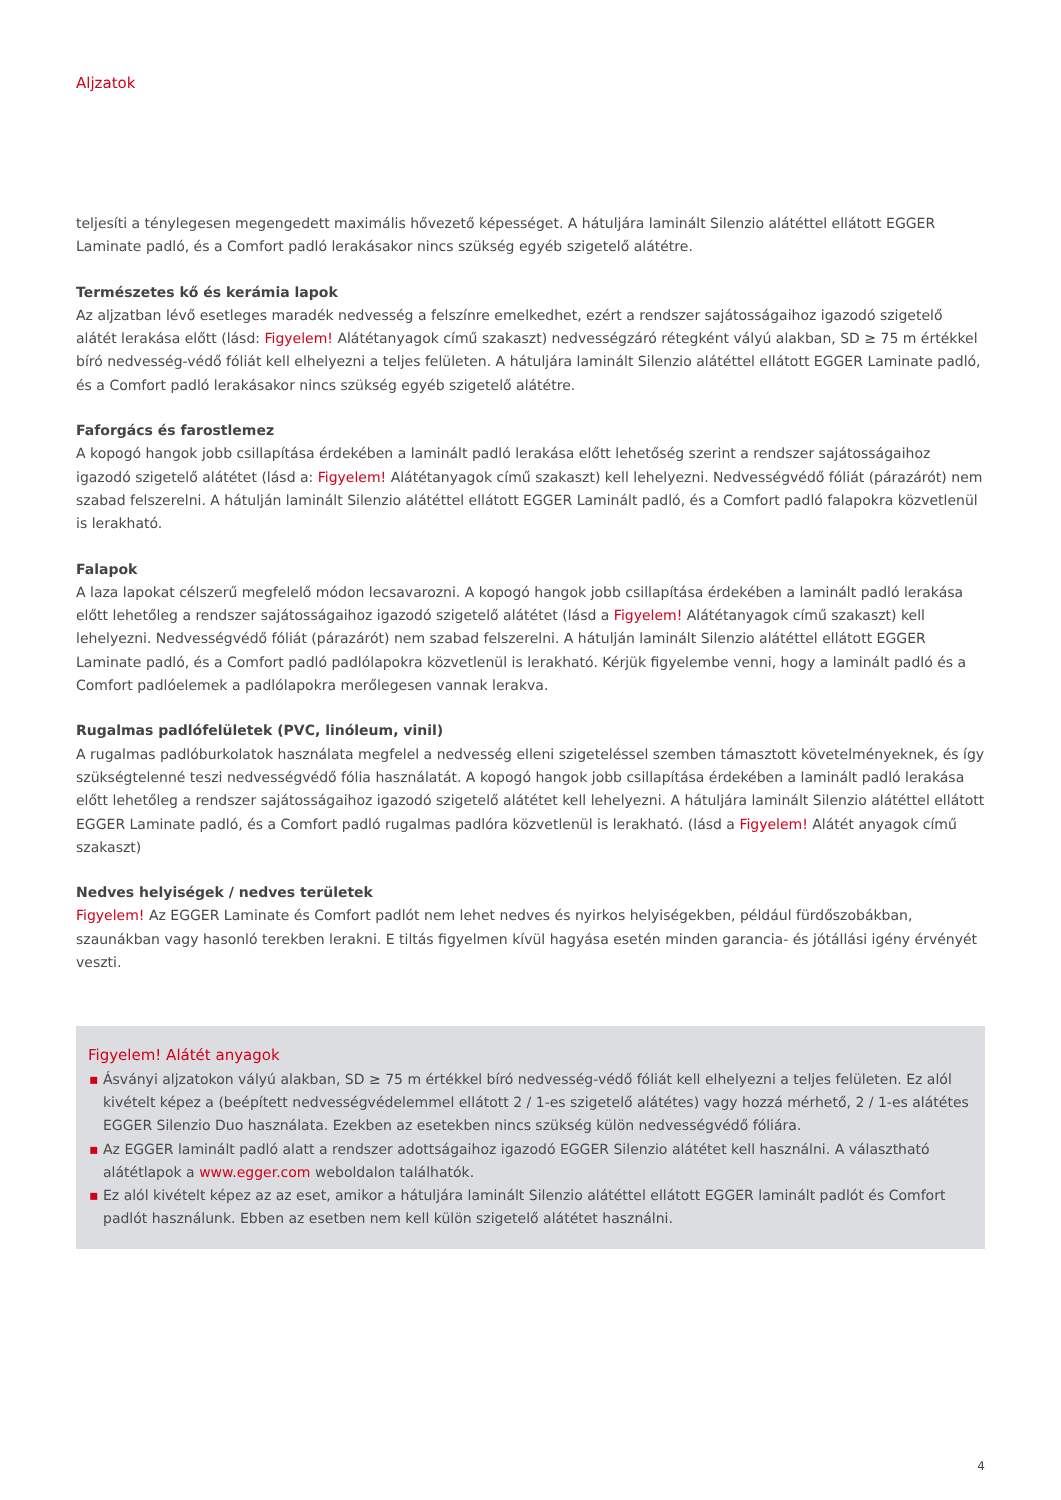Aljzatok
teljesíti a ténylegesen megengedett maximális hővezető képességet. A hátuljára laminált Silenzio alátéttel ellátott EGGER Laminate padló, és a Comfort padló lerakásakor nincs szükség egyéb szigetelő alátétre.
Természetes kő és kerámia lapok
Az aljzatban lévő esetleges maradék nedvesség a felszínre emelkedhet, ezért a rendszer sajátosságaihoz igazodó szigetelő alátét lerakása előtt (lásd: Figyelem! Alátétanyagok című szakaszt) nedvességzáró rétegként vályú alakban, SD ≥ 75 m értékkel bíró nedvesség-védő fóliát kell elhelyezni a teljes felületen. A hátuljára laminált Silenzio alátéttel ellátott EGGER Laminate padló, és a Comfort padló lerakásakor nincs szükség egyéb szigetelő alátétre.
Faforgács és farostlemez
A kopogó hangok jobb csillapítása érdekében a laminált padló lerakása előtt lehetőség szerint a rendszer sajátosságaihoz igazodó szigetelő alátétet (lásd a: Figyelem! Alátétanyagok című szakaszt) kell lehelyezni. Nedvességvédő fóliát (párazárót) nem szabad felszerelni. A hátulján laminált Silenzio alátéttel ellátott EGGER Laminált padló, és a Comfort padló falapokra közvetlenül is lerakható.
Falapok
A laza lapokat célszerű megfelelő módon lecsavarozni. A kopogó hangok jobb csillapítása érdekében a laminált padló lerakása előtt lehetőleg a rendszer sajátosságaihoz igazodó szigetelő alátétet (lásd a Figyelem! Alátétanyagok című szakaszt) kell lehelyezni. Nedvességvédő fóliát (párazárót) nem szabad felszerelni. A hátulján laminált Silenzio alátéttel ellátott EGGER Laminate padló, és a Comfort padló padlólapokra közvetlenül is lerakható. Kérjük figyelembe venni, hogy a laminált padló és a Comfort padlóelemek a padlólapokra merőlegesen vannak lerakva.
Rugalmas padlófelületek (PVC, linóleum, vinil)
A rugalmas padlóburkolatok használata megfelel a nedvesség elleni szigeteléssel szemben támasztott követelményeknek, és így szükségtelenné teszi nedvességvédő fólia használatát. A kopogó hangok jobb csillapítása érdekében a laminált padló lerakása előtt lehetőleg a rendszer sajátosságaihoz igazodó szigetelő alátétet kell lehelyezni. A hátuljára laminált Silenzio alátéttel ellátott EGGER Laminate padló, és a Comfort padló rugalmas padlóra közvetlenül is lerakható. (lásd a Figyelem! Alátét anyagok című szakaszt)
Nedves helyiségek / nedves területek
Figyelem! Az EGGER Laminate és Comfort padlót nem lehet nedves és nyirkos helyiségekben, például fürdőszobákban, szaunákban vagy hasonló terekben lerakni. E tiltás figyelmen kívül hagyása esetén minden garancia- és jótállási igény érvényét veszti.
Figyelem! Alátét anyagok
▪ Ásványi aljzatokon vályú alakban, SD ≥ 75 m értékkel bíró nedvesség-védő fóliát kell elhelyezni a teljes felületen. Ez alól kivételt képez a (beépített nedvességvédelemmel ellátott 2 / 1-es szigetelő alátétes) vagy hozzá mérhető, 2 / 1-es alátétes EGGER Silenzio Duo használata. Ezekben az esetekben nincs szükség külön nedvességvédő fóliára.
▪ Az EGGER laminált padló alatt a rendszer adottságaihoz igazodó EGGER Silenzio alátétet kell használni. A választható alátétlapok a www.egger.com weboldalon találhatók.
▪ Ez alól kivételt képez az az eset, amikor a hátuljára laminált Silenzio alátéttel ellátott EGGER laminált padlót és Comfort padlót használunk. Ebben az esetben nem kell külön szigetelő alátétet használni.
4